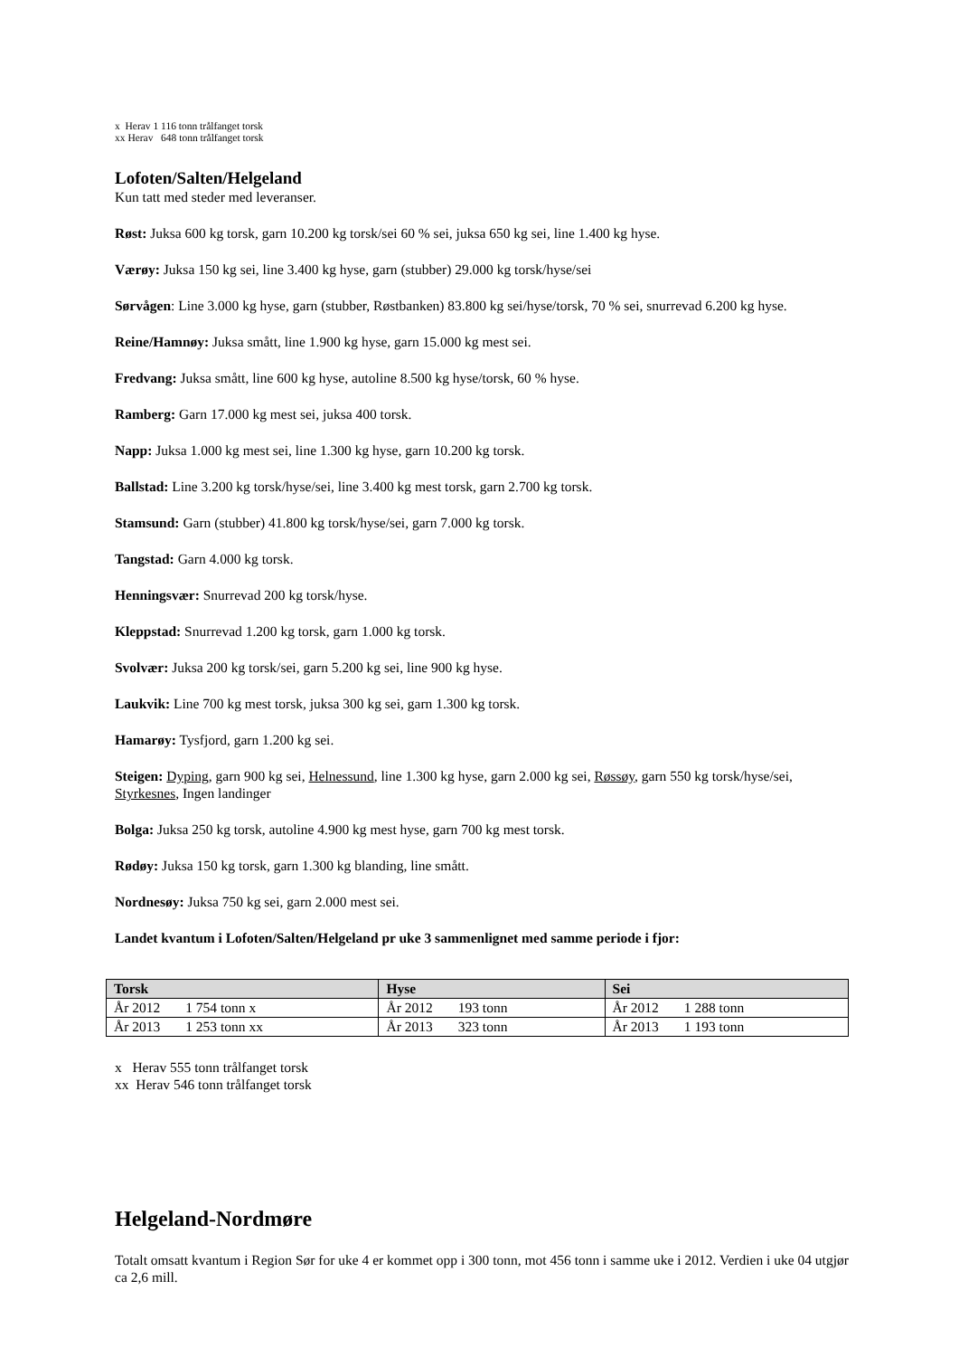x Herav 1 116 tonn trålfanget torsk
xx Herav 648 tonn trålfanget torsk
Lofoten/Salten/Helgeland
Kun tatt med steder med leveranser.
Røst: Juksa 600 kg torsk, garn 10.200 kg torsk/sei 60 % sei, juksa 650 kg sei, line 1.400 kg hyse.
Værøy: Juksa 150 kg sei, line 3.400 kg hyse, garn (stubber) 29.000 kg torsk/hyse/sei
Sørvågen: Line 3.000 kg hyse, garn (stubber, Røstbanken) 83.800 kg sei/hyse/torsk, 70 % sei, snurrevad 6.200 kg hyse.
Reine/Hamnøy: Juksa smått, line 1.900 kg hyse, garn 15.000 kg mest sei.
Fredvang: Juksa smått, line 600 kg hyse, autoline 8.500 kg hyse/torsk, 60 % hyse.
Ramberg: Garn 17.000 kg mest sei, juksa 400 torsk.
Napp: Juksa 1.000 kg mest sei, line 1.300 kg hyse, garn 10.200 kg torsk.
Ballstad: Line 3.200 kg torsk/hyse/sei, line 3.400 kg mest torsk, garn 2.700 kg torsk.
Stamsund: Garn (stubber) 41.800 kg torsk/hyse/sei, garn 7.000 kg torsk.
Tangstad: Garn 4.000 kg torsk.
Henningsvær: Snurrevad 200 kg torsk/hyse.
Kleppstad: Snurrevad 1.200 kg torsk, garn 1.000 kg torsk.
Svolvær: Juksa 200 kg torsk/sei, garn 5.200 kg sei, line 900 kg hyse.
Laukvik: Line 700 kg mest torsk, juksa 300 kg sei, garn 1.300 kg torsk.
Hamarøy: Tysfjord, garn 1.200 kg sei.
Steigen: Dyping, garn 900 kg sei, Helnessund, line 1.300 kg hyse, garn 2.000 kg sei, Røssøy, garn 550 kg torsk/hyse/sei, Styrkesnes, Ingen landinger
Bolga: Juksa 250 kg torsk, autoline 4.900 kg mest hyse, garn 700 kg mest torsk.
Rødøy: Juksa 150 kg torsk, garn 1.300 kg blanding, line smått.
Nordnesøy: Juksa 750 kg sei, garn 2.000 mest sei.
Landet kvantum i Lofoten/Salten/Helgeland pr uke 3 sammenlignet med samme periode i fjor:
| Torsk | Hyse | Sei |
| --- | --- | --- |
| År 2012 1 754 tonn x | År 2012 193 tonn | År 2012 1 288 tonn |
| År 2013 1 253 tonn xx | År 2013 323 tonn | År 2013 1 193 tonn |
x Herav 555 tonn trålfanget torsk
xx Herav 546 tonn trålfanget torsk
Helgeland-Nordmøre
Totalt omsatt kvantum i Region Sør for uke 4 er kommet opp i 300 tonn, mot 456 tonn i samme uke i 2012. Verdien i uke 04 utgjør ca 2,6 mill.